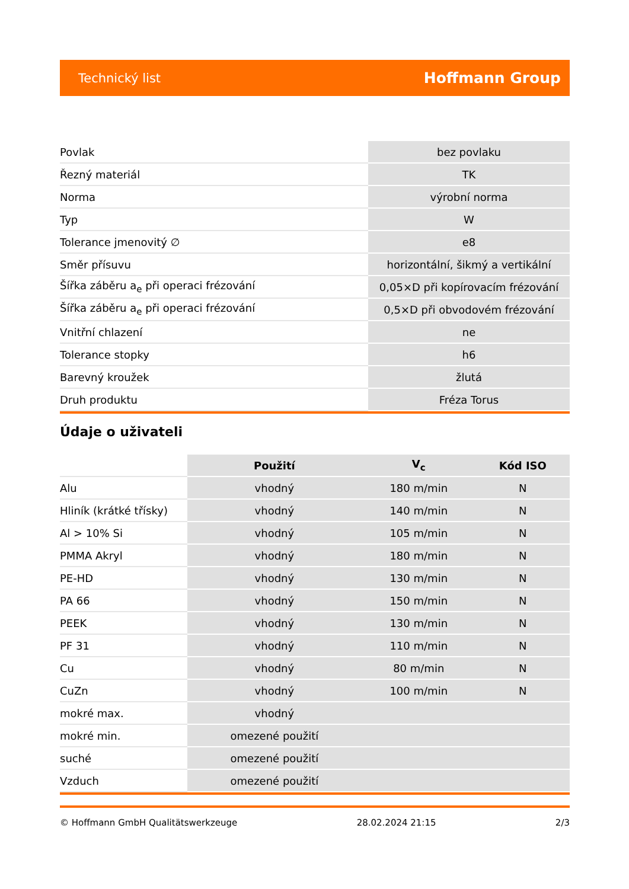Technický list Hoffmann Group
| Povlak | bez povlaku |
| Řezný materiál | TK |
| Norma | výrobní norma |
| Typ | W |
| Tolerance jmenovitý ∅ | e8 |
| Směr přísuvu | horizontální, šikmý a vertikální |
| Šířka záběru a<sub>e</sub> při operaci frézování | 0,05×D při kopírovacím frézování |
| Šířka záběru a<sub>e</sub> při operaci frézování | 0,5×D při obvodovém frézování |
| Vnitřní chlazení | ne |
| Tolerance stopky | h6 |
| Barevný kroužek | žlutá |
| Druh produktu | Fréza Torus |
Údaje o uživateli
| | Použití | V<sub>c</sub> | Kód ISO |
| --- | --- | --- | --- |
| Alu | vhodný | 180 m/min | N |
| Hliník (krátké třísky) | vhodný | 140 m/min | N |
| Al > 10% Si | vhodný | 105 m/min | N |
| PMMA Akryl | vhodný | 180 m/min | N |
| PE-HD | vhodný | 130 m/min | N |
| PA 66 | vhodný | 150 m/min | N |
| PEEK | vhodný | 130 m/min | N |
| PF 31 | vhodný | 110 m/min | N |
| Cu | vhodný | 80 m/min | N |
| CuZn | vhodný | 100 m/min | N |
| mokré max. | vhodný | | |
| mokré min. | omezené použití | | |
| suché | omezené použití | | |
| Vzduch | omezené použití | | |
© Hoffmann GmbH Qualitätswerkzeuge 28.02.2024 21:15 2/3